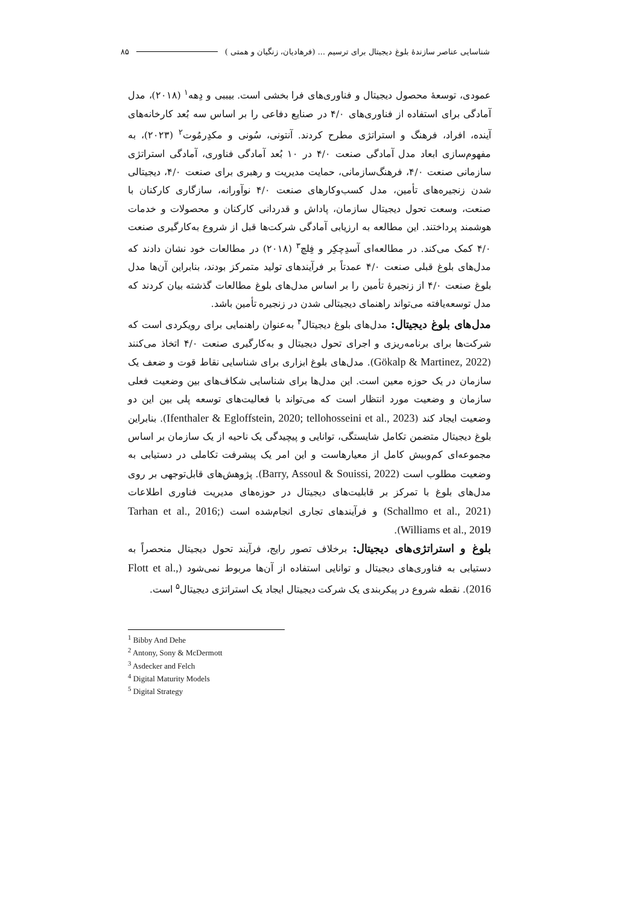۸۵ شناسایی عناصر سازندۀ بلوغ دیجیتال برای ترسیم ... (فرهادیان، زنگیان و همتی )
عمودی، توسعۀ محصول دیجیتال و فناوری‌های فرا بخشی است. بیببی و دِهه<sup>۱</sup> (۲۰۱۸)، مدل آمادگی برای استفاده از فناوری‌های ۴/۰ در صنایع دفاعی را بر اساس سه بُعد کارخانه‌های آینده، افراد، فرهنگ و استراتژی مطرح کردند. آنتونی، سُونی و مکدِرمُوت<sup>۲</sup> (۲۰۲۳)، به مفهوم‌سازی ابعاد مدل آمادگی صنعت ۴/۰ در ۱۰ بُعد آمادگی فناوری، آمادگی استراتژی سازمانی صنعت ۴/۰، فرهنگ‌سازمانی، حمایت مدیریت و رهبری برای صنعت ۴/۰، دیجیتالی شدن زنجیره‌های تأمین، مدل کسب‌وکارهای صنعت ۴/۰ نوآورانه، سازگاری کارکنان با صنعت، وسعت تحول دیجیتال سازمان، پاداش و قدردانی کارکنان و محصولات و خدمات هوشمند پرداختند. این مطالعه به ارزیابی آمادگی شرکت‌ها قبل از شروع به‌کارگیری صنعت ۴/۰ کمک می‌کند. در مطالعه‌ای آسدِچکِر و فِلچ<sup>۳</sup> (۲۰۱۸) در مطالعات خود نشان دادند که مدل‌های بلوغ قبلی صنعت ۴/۰ عمدتاً بر فرآیندهای تولید متمرکز بودند، بنابراین آن‌ها مدل بلوغ صنعت ۴/۰ از زنجیرۀ تأمین را بر اساس مدل‌های بلوغ مطالعات گذشته بیان کردند که مدل توسعه‌یافته می‌تواند راهنمای دیجیتالی شدن در زنجیره تأمین باشد.
مدل‌های بلوغ دیجیتال: مدل‌های بلوغ دیجیتال<sup>۴</sup> به‌عنوان راهنمایی برای رویکردی است که شرکت‌ها برای برنامه‌ریزی و اجرای تحول دیجیتال و به‌کارگیری صنعت ۴/۰ اتخاذ می‌کنند (Gökalp & Martinez, 2022). مدل‌های بلوغ ابزاری برای شناسایی نقاط قوت و ضعف یک سازمان در یک حوزه معین است. این مدل‌ها برای شناسایی شکاف‌های بین وضعیت فعلی سازمان و وضعیت مورد انتظار است که می‌تواند با فعالیت‌های توسعه پلی بین این دو وضعیت ایجاد کند (Ifenthaler & Egloffstein, 2020; tellohosseini et al., 2023). بنابراین بلوغ دیجیتال متضمن تکامل شایستگی، توانایی و پیچیدگی یک ناحیه از یک سازمان بر اساس مجموعه‌ای کم‌وبیش کامل از معیارهاست و این امر یک پیشرفت تکاملی در دستیابی به وضعیت مطلوب است (Barry, Assoul & Souissi, 2022). پژوهش‌های قابل‌توجهی بر روی مدل‌های بلوغ با تمرکز بر قابلیت‌های دیجیتال در حوزه‌های مدیریت فناوری اطلاعات (Schallmo et al., 2021) و فرآیندهای تجاری انجام‌شده است (Tarhan et al., 2016; Williams et al., 2019).
بلوغ و استراتژی‌های دیجیتال: برخلاف تصور رایج، فرآیند تحول دیجیتال منحصراً به دستیابی به فناوری‌های دیجیتال و توانایی استفاده از آن‌ها مربوط نمی‌شود (Flott et al., 2016). نقطه شروع در پیکربندی یک شرکت دیجیتال ایجاد یک استراتژی دیجیتال<sup>۵</sup> است.
<sup>1</sup> Bibby And Dehe
<sup>2</sup> Antony, Sony & McDermott
<sup>3</sup> Asdecker and Felch
<sup>4</sup> Digital Maturity Models
<sup>5</sup> Digital Strategy